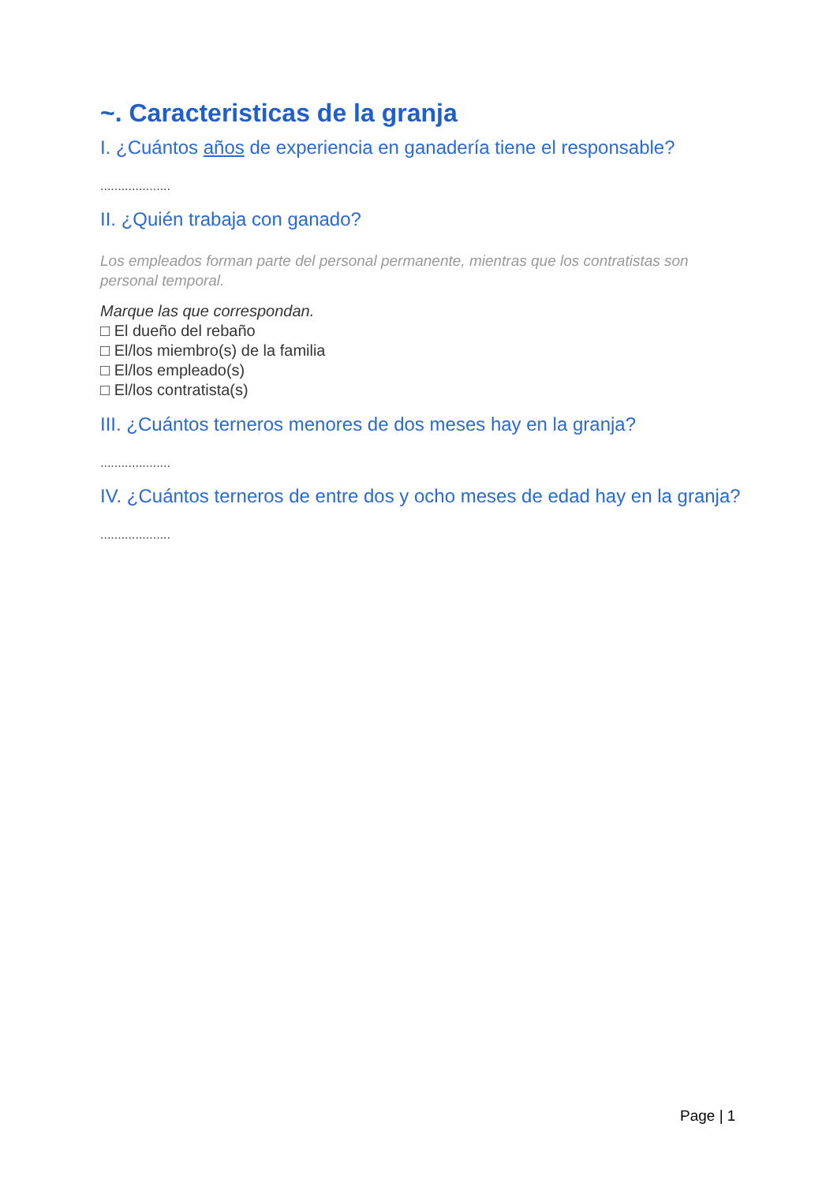~. Caracteristicas de la granja
I. ¿Cuántos años de experiencia en ganadería tiene el responsable?
....................
II. ¿Quién trabaja con ganado?
Los empleados forman parte del personal permanente, mientras que los contratistas son personal temporal.
Marque las que correspondan.
□ El dueño del rebaño
□ El/los miembro(s) de la familia
□ El/los empleado(s)
□ El/los contratista(s)
III. ¿Cuántos terneros menores de dos meses hay en la granja?
....................
IV. ¿Cuántos terneros de entre dos y ocho meses de edad hay en la granja?
....................
Page | 1